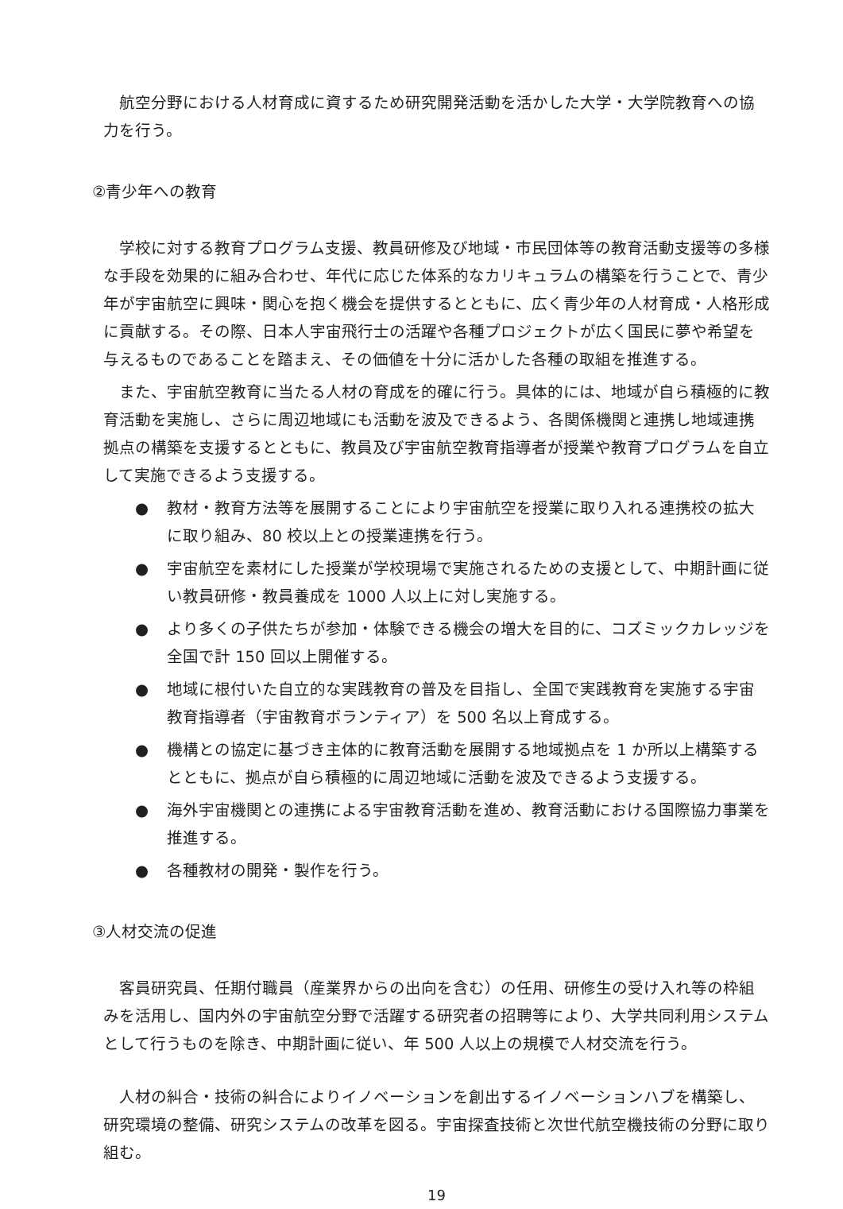航空分野における人材育成に資するため研究開発活動を活かした大学・大学院教育への協力を行う。
②青少年への教育
学校に対する教育プログラム支援、教員研修及び地域・市民団体等の教育活動支援等の多様な手段を効果的に組み合わせ、年代に応じた体系的なカリキュラムの構築を行うことで、青少年が宇宙航空に興味・関心を抱く機会を提供するとともに、広く青少年の人材育成・人格形成に貢献する。その際、日本人宇宙飛行士の活躍や各種プロジェクトが広く国民に夢や希望を与えるものであることを踏まえ、その価値を十分に活かした各種の取組を推進する。
また、宇宙航空教育に当たる人材の育成を的確に行う。具体的には、地域が自ら積極的に教育活動を実施し、さらに周辺地域にも活動を波及できるよう、各関係機関と連携し地域連携拠点の構築を支援するとともに、教員及び宇宙航空教育指導者が授業や教育プログラムを自立して実施できるよう支援する。
● 教材・教育方法等を展開することにより宇宙航空を授業に取り入れる連携校の拡大に取り組み、80 校以上との授業連携を行う。
● 宇宙航空を素材にした授業が学校現場で実施されるための支援として、中期計画に従い教員研修・教員養成を 1000 人以上に対し実施する。
● より多くの子供たちが参加・体験できる機会の増大を目的に、コズミックカレッジを全国で計 150 回以上開催する。
● 地域に根付いた自立的な実践教育の普及を目指し、全国で実践教育を実施する宇宙教育指導者（宇宙教育ボランティア）を 500 名以上育成する。
● 機構との協定に基づき主体的に教育活動を展開する地域拠点を 1 か所以上構築するとともに、拠点が自ら積極的に周辺地域に活動を波及できるよう支援する。
● 海外宇宙機関との連携による宇宙教育活動を進め、教育活動における国際協力事業を推進する。
● 各種教材の開発・製作を行う。
③人材交流の促進
客員研究員、任期付職員（産業界からの出向を含む）の任用、研修生の受け入れ等の枠組みを活用し、国内外の宇宙航空分野で活躍する研究者の招聘等により、大学共同利用システムとして行うものを除き、中期計画に従い、年 500 人以上の規模で人材交流を行う。
人材の糾合・技術の糾合によりイノベーションを創出するイノベーションハブを構築し、研究環境の整備、研究システムの改革を図る。宇宙探査技術と次世代航空機技術の分野に取り組む。
19